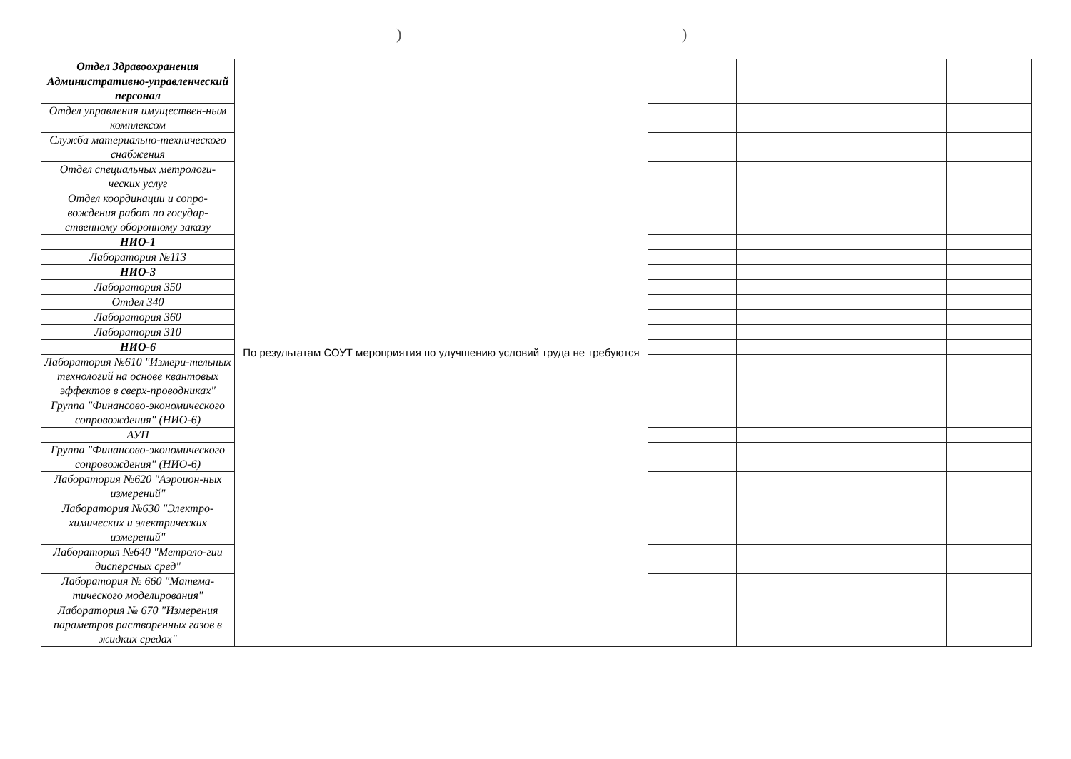))
| Отдел Здравоохранения | По результатам СОУТ мероприятия по улучшению условий труда не требуются | | | |
| Административно-управленческий персонал | | | | |
| Отдел управления имуществен-ным комплексом | | | | |
| Служба материально-технического снабжения | | | | |
| Отдел специальных метрологи-ческих услуг | | | | |
| Отдел координации и сопро-вождения работ по государ-ственному оборонному заказу | | | | |
| НИО-1 | | | | |
| Лаборатория №113 | | | | |
| НИО-3 | | | | |
| Лаборатория 350 | | | | |
| Отдел 340 | | | | |
| Лаборатория 360 | | | | |
| Лаборатория 310 | | | | |
| НИО-6 | | | | |
| Лаборатория №610 "Измери-тельных технологий на основе квантовых эффектов в сверх-проводниках" | | | | |
| Группа "Финансово-экономического сопровождения" (НИО-6) | | | | |
| АУП | | | | |
| Группа "Финансово-экономического сопровождения" (НИО-6) | | | | |
| Лаборатория №620 "Аэроион-ных измерений" | | | | |
| Лаборатория №630 "Электро-химических и электрических измерений" | | | | |
| Лаборатория №640 "Метроло-гии дисперсных сред" | | | | |
| Лаборатория № 660 "Матема-тического моделирования" | | | | |
| Лаборатория № 670 "Измерения параметров растворенных газов в жидких средах" | | | | |